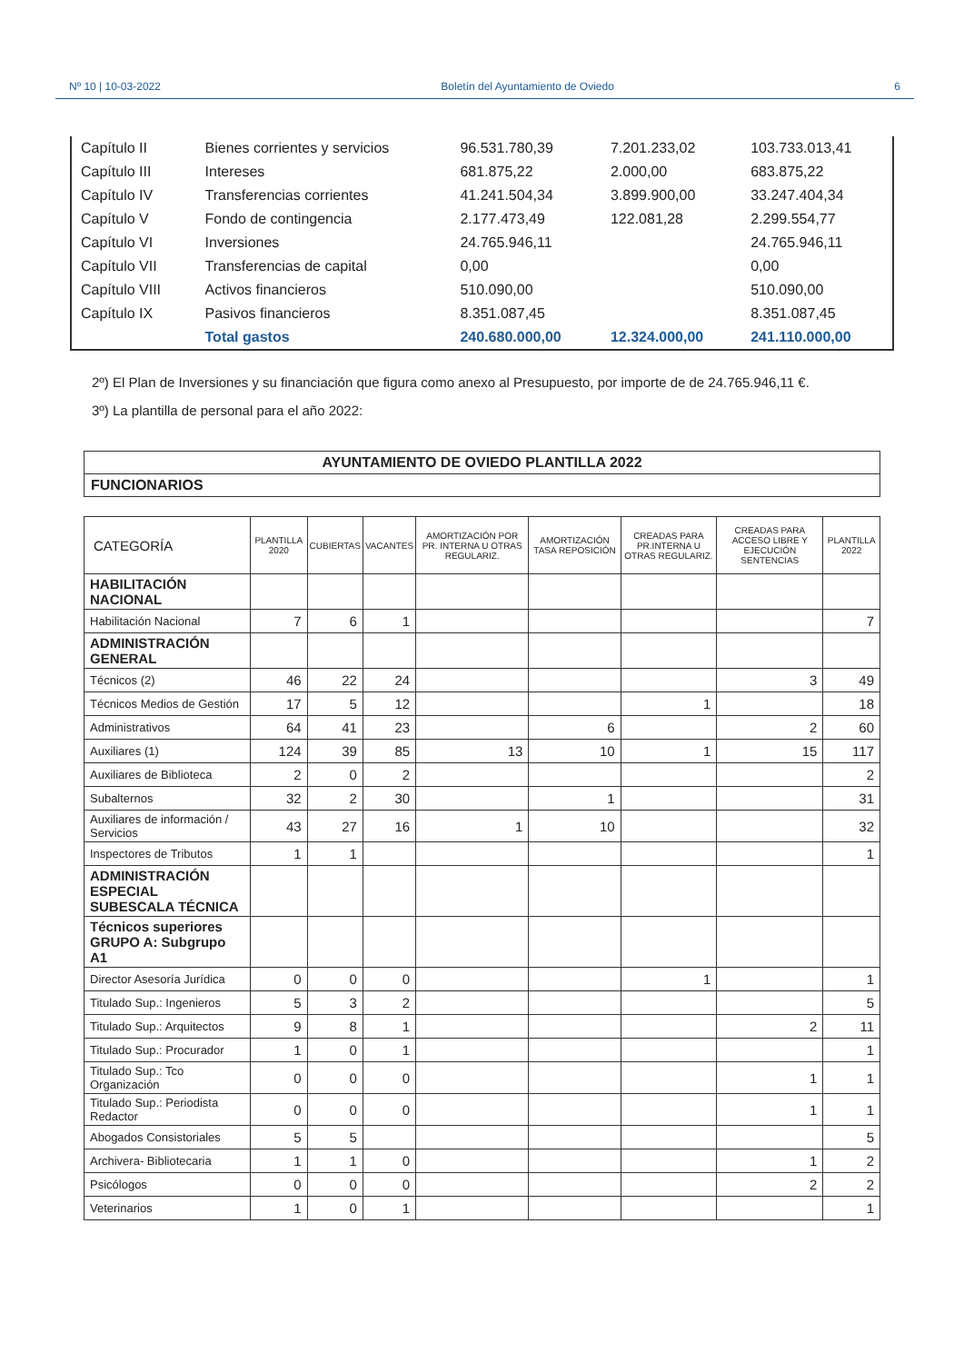Nº 10 | 10-03-2022 Boletín del Ayuntamiento de Oviedo 6
| Capítulo II | Bienes corrientes y servicios | 96.531.780,39 | 7.201.233,02 | 103.733.013,41 |
| Capítulo III | Intereses | 681.875,22 | 2.000,00 | 683.875,22 |
| Capítulo IV | Transferencias corrientes | 41.241.504,34 | 3.899.900,00 | 33.247.404,34 |
| Capítulo V | Fondo de contingencia | 2.177.473,49 | 122.081,28 | 2.299.554,77 |
| Capítulo VI | Inversiones | 24.765.946,11 | | 24.765.946,11 |
| Capítulo VII | Transferencias de capital | 0,00 | | 0,00 |
| Capítulo VIII | Activos financieros | 510.090,00 | | 510.090,00 |
| Capítulo IX | Pasivos financieros | 8.351.087,45 | | 8.351.087,45 |
| | Total gastos | 240.680.000,00 | 12.324.000,00 | 241.110.000,00 |
2º) El Plan de Inversiones y su financiación que figura como anexo al Presupuesto, por importe de de 24.765.946,11 €.
3º) La plantilla de personal para el año 2022:
| AYUNTAMIENTO DE OVIEDO PLANTILLA 2022 |
| --- |
| FUNCIONARIOS |
| CATEGORÍA | PLANTILLA 2020 | CUBIERTAS | VACANTES | AMORTIZACIÓN POR PR. INTERNA U OTRAS REGULARIZ. | AMORTIZACIÓN TASA REPOSICIÓN | CREADAS PARA PR.INTERNA U OTRAS REGULARIZ. | CREADAS PARA ACCESO LIBRE Y EJECUCIÓN SENTENCIAS | PLANTILLA 2022 |
| --- | --- | --- | --- | --- | --- | --- | --- | --- |
| HABILITACIÓN NACIONAL | | | | | | | | |
| Habilitación Nacional | 7 | 6 | 1 | | | | | 7 |
| ADMINISTRACIÓN GENERAL | | | | | | | | |
| Técnicos (2) | 46 | 22 | 24 | | | | 3 | 49 |
| Técnicos Medios de Gestión | 17 | 5 | 12 | | | 1 | | 18 |
| Administrativos | 64 | 41 | 23 | | 6 | | 2 | 60 |
| Auxiliares (1) | 124 | 39 | 85 | 13 | 10 | 1 | 15 | 117 |
| Auxiliares de Biblioteca | 2 | 0 | 2 | | | | | 2 |
| Subalternos | 32 | 2 | 30 | | 1 | | | 31 |
| Auxiliares de información / Servicios | 43 | 27 | 16 | 1 | 10 | | | 32 |
| Inspectores de Tributos | 1 | 1 | | | | | | 1 |
| ADMINISTRACIÓN ESPECIAL SUBESCALA TÉCNICA | | | | | | | | |
| Técnicos superiores GRUPO A: Subgrupo A1 | | | | | | | | |
| Director Asesoría Jurídica | 0 | 0 | 0 | | | 1 | | 1 |
| Titulado Sup.: Ingenieros | 5 | 3 | 2 | | | | | 5 |
| Titulado Sup.: Arquitectos | 9 | 8 | 1 | | | | 2 | 11 |
| Titulado Sup.: Procurador | 1 | 0 | 1 | | | | | 1 |
| Titulado Sup.: Tco Organización | 0 | 0 | 0 | | | | 1 | 1 |
| Titulado Sup.: Periodista Redactor | 0 | 0 | 0 | | | | 1 | 1 |
| Abogados Consistoriales | 5 | 5 | | | | | | 5 |
| Archivera- Bibliotecaria | 1 | 1 | 0 | | | | 1 | 2 |
| Psicólogos | 0 | 0 | 0 | | | | 2 | 2 |
| Veterinarios | 1 | 0 | 1 | | | | | 1 |